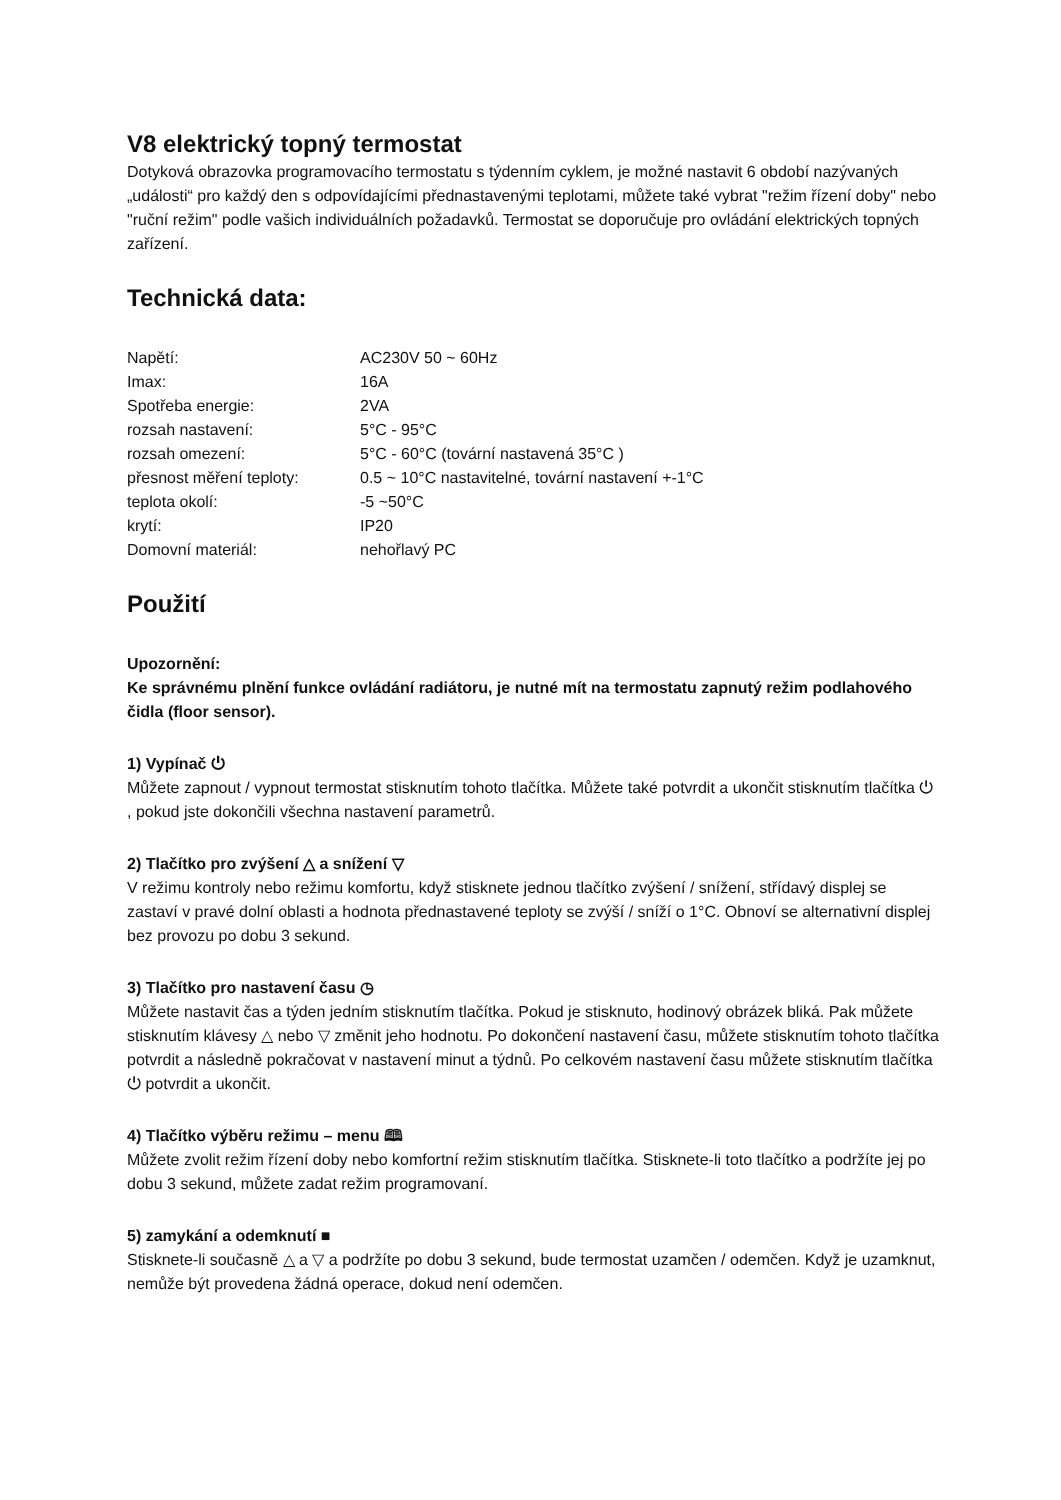V8 elektrický topný termostat
Dotyková obrazovka programovacího termostatu s týdenním cyklem, je možné nastavit 6 období nazývaných „události“ pro každý den s odpovídajícími přednastavenými teplotami, můžete také vybrat "režim řízení doby" nebo "ruční režim" podle vašich individuálních požadavků. Termostat se doporučuje pro ovládání elektrických topných zařízení.
Technická data:
| Napětí: | AC230V 50 ~ 60Hz |
| Imax: | 16A |
| Spotřeba energie: | 2VA |
| rozsah nastavení: | 5°C - 95°C |
| rozsah omezení: | 5°C - 60°C (tovární nastavená 35°C ) |
| přesnost měření teploty: | 0.5 ~ 10°C nastavitelné, tovární nastavení +-1°C |
| teplota okolí: | -5 ~50°C |
| krytí: | IP20 |
| Domovní materiál: | nehořlavý PC |
Použití
Upozornění:
Ke správnému plnění funkce ovládání radiátoru, je nutné mít na termostatu zapnutý režim podlahového čidla (floor sensor).
1) Vypínač ⏻
Můžete zapnout / vypnout termostat stisknutím tohoto tlačítka. Můžete také potvrdit a ukončit stisknutím tlačítka ⏻ , pokud jste dokončili všechna nastavení parametrů.
2) Tlačítko pro zvýšení △ a snížení ▽
V režimu kontroly nebo režimu komfortu, když stisknete jednou tlačítko zvýšení / snížení, střídavý displej se zastaví v pravé dolní oblasti a hodnota přednastavené teploty se zvýší / sníží o 1°C. Obnoví se alternativní displej bez provozu po dobu 3 sekund.
3) Tlačítko pro nastavení času ◷
Můžete nastavit čas a týden jedním stisknutím tlačítka. Pokud je stisknuto, hodinový obrázek bliká. Pak můžete stisknutím klávesy △ nebo ▽ změnit jeho hodnotu. Po dokončení nastavení času, můžete stisknutím tohoto tlačítka potvrdit a následně pokračovat v nastavení minut a týdnů. Po celkovém nastavení času můžete stisknutím tlačítka ⏻ potvrdit a ukončit.
4) Tlačítko výběru režimu – menu 🕮
Můžete zvolit režim řízení doby nebo komfortní režim stisknutím tlačítka. Stisknete-li toto tlačítko a podržíte jej po dobu 3 sekund, můžete zadat režim programovaní.
5) zamykání a odemknutí ■
Stisknete-li současně △ a ▽ a podržíte po dobu 3 sekund, bude termostat uzamčen / odemčen. Když je uzamknut, nemůže být provedena žádná operace, dokud není odemčen.